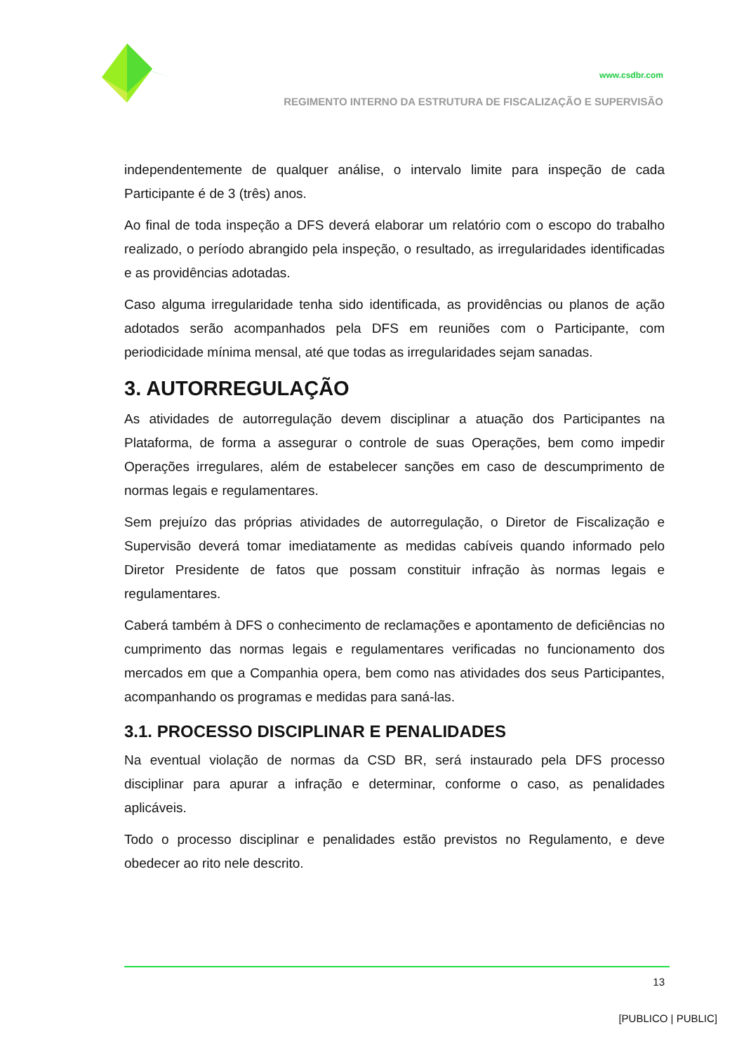www.csdbr.com
REGIMENTO INTERNO DA ESTRUTURA DE FISCALIZAÇÃO E SUPERVISÃO
independentemente de qualquer análise, o intervalo limite para inspeção de cada Participante é de 3 (três) anos.
Ao final de toda inspeção a DFS deverá elaborar um relatório com o escopo do trabalho realizado, o período abrangido pela inspeção, o resultado, as irregularidades identificadas e as providências adotadas.
Caso alguma irregularidade tenha sido identificada, as providências ou planos de ação adotados serão acompanhados pela DFS em reuniões com o Participante, com periodicidade mínima mensal, até que todas as irregularidades sejam sanadas.
3. AUTORREGULAÇÃO
As atividades de autorregulação devem disciplinar a atuação dos Participantes na Plataforma, de forma a assegurar o controle de suas Operações, bem como impedir Operações irregulares, além de estabelecer sanções em caso de descumprimento de normas legais e regulamentares.
Sem prejuízo das próprias atividades de autorregulação, o Diretor de Fiscalização e Supervisão deverá tomar imediatamente as medidas cabíveis quando informado pelo Diretor Presidente de fatos que possam constituir infração às normas legais e regulamentares.
Caberá também à DFS o conhecimento de reclamações e apontamento de deficiências no cumprimento das normas legais e regulamentares verificadas no funcionamento dos mercados em que a Companhia opera, bem como nas atividades dos seus Participantes, acompanhando os programas e medidas para saná-las.
3.1. PROCESSO DISCIPLINAR E PENALIDADES
Na eventual violação de normas da CSD BR, será instaurado pela DFS processo disciplinar para apurar a infração e determinar, conforme o caso, as penalidades aplicáveis.
Todo o processo disciplinar e penalidades estão previstos no Regulamento, e deve obedecer ao rito nele descrito.
13
[PUBLICO | PUBLIC]